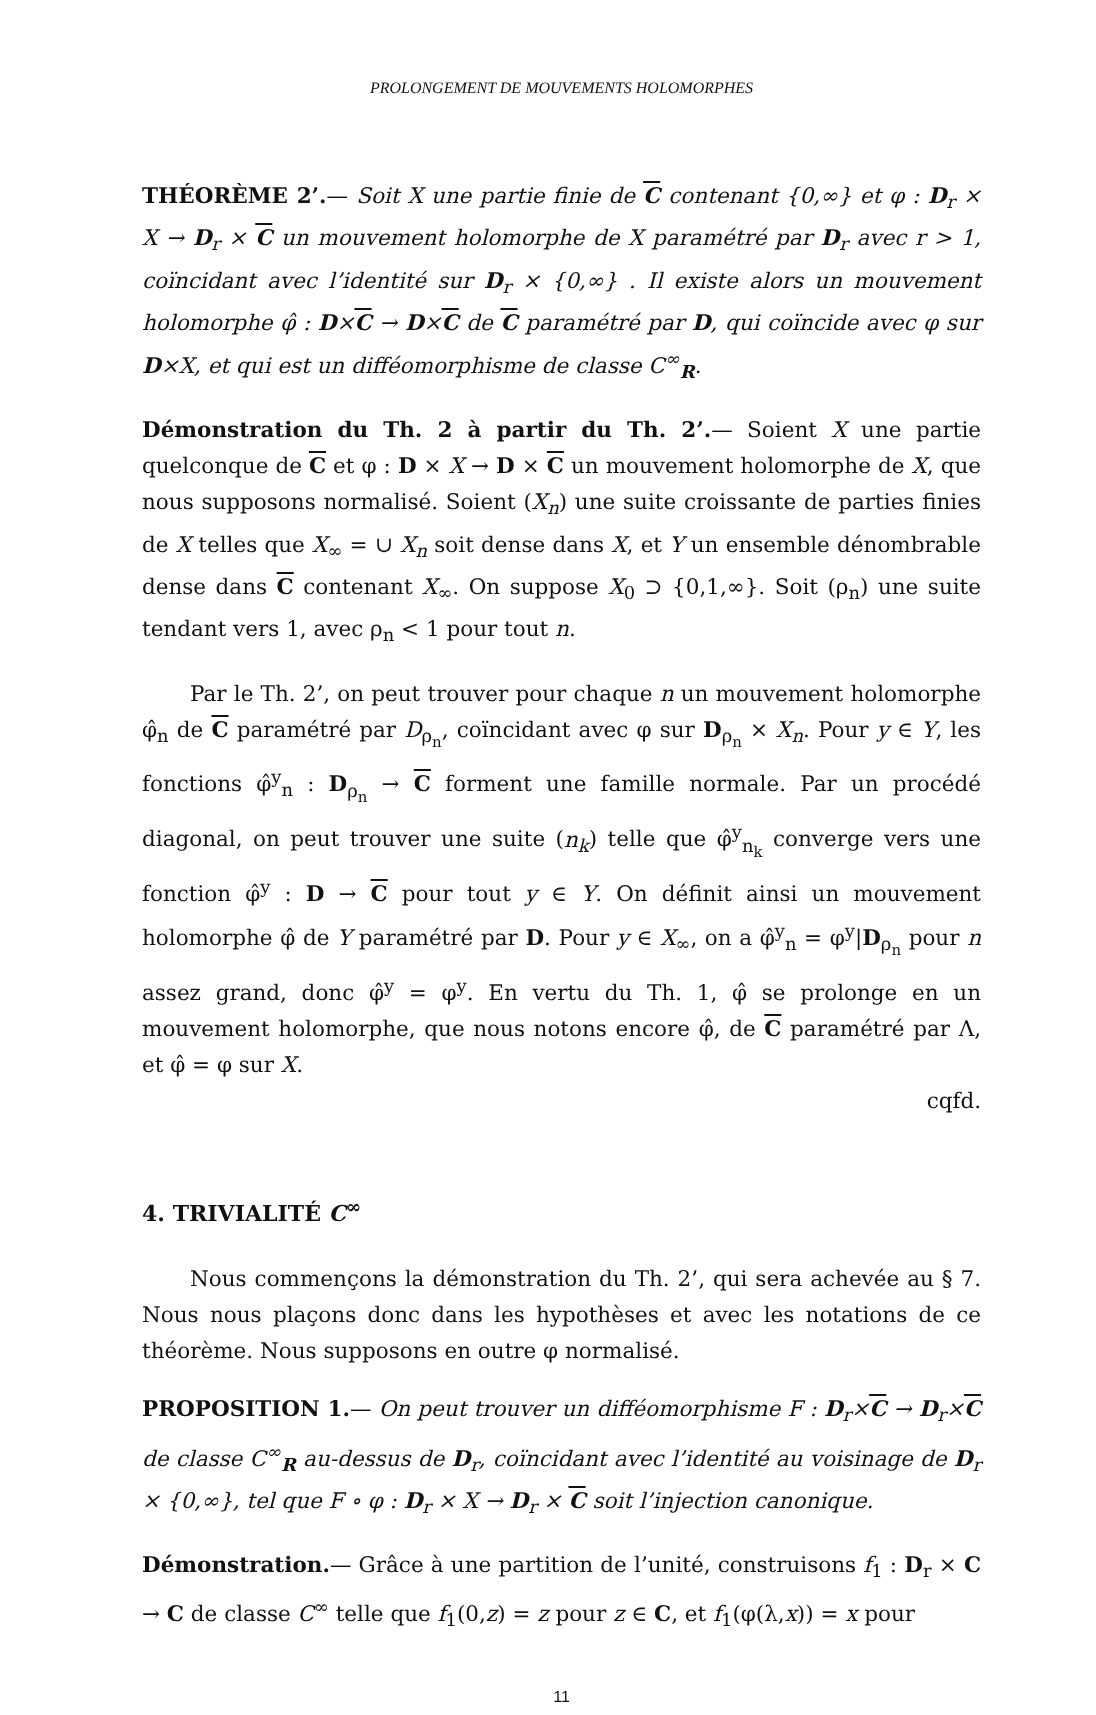PROLONGEMENT DE MOUVEMENTS HOLOMORPHES
THÉORÈME 2’.— Soit X une partie finie de C contenant {0,∞} et φ : D<sub>r</sub> × X → D<sub>r</sub> × C un mouvement holomorphe de X paramétré par D<sub>r</sub> avec r > 1, coïncidant avec l’identité sur D<sub>r</sub> × {0,∞} . Il existe alors un mouvement holomorphe φ̂ : D×C → D×C de C paramétré par D, qui coïncide avec φ sur D×X, et qui est un difféomorphisme de classe C<sup>∞</sup><sub>R</sub>.
Démonstration du Th. 2 à partir du Th. 2’.— Soient X une partie quelconque de C et φ : D × X → D × C un mouvement holomorphe de X, que nous supposons normalisé. Soient (X<sub>n</sub>) une suite croissante de parties finies de X telles que X<sub>∞</sub> = ∪ X<sub>n</sub> soit dense dans X, et Y un ensemble dénombrable dense dans C contenant X<sub>∞</sub>. On suppose X<sub>0</sub> ⊃ {0,1,∞}. Soit (ρ<sub>n</sub>) une suite tendant vers 1, avec ρ<sub>n</sub> < 1 pour tout n.
Par le Th. 2’, on peut trouver pour chaque n un mouvement holomorphe φ̂<sub>n</sub> de C paramétré par D<sub>ρ<sub>n</sub></sub>, coïncidant avec φ sur D<sub>ρ<sub>n</sub></sub> × X<sub>n</sub>. Pour y ∈ Y, les fonctions φ̂<sup>y</sup><sub>n</sub> : D<sub>ρ<sub>n</sub></sub> → C forment une famille normale. Par un procédé diagonal, on peut trouver une suite (n<sub>k</sub>) telle que φ̂<sup>y</sup><sub>n<sub>k</sub></sub> converge vers une fonction φ̂<sup>y</sup> : D → C pour tout y ∈ Y. On définit ainsi un mouvement holomorphe φ̂ de Y paramétré par D. Pour y ∈ X<sub>∞</sub>, on a φ̂<sup>y</sup><sub>n</sub> = φ<sup>y</sup>|D<sub>ρ<sub>n</sub></sub> pour n assez grand, donc φ̂<sup>y</sup> = φ<sup>y</sup>. En vertu du Th. 1, φ̂ se prolonge en un mouvement holomorphe, que nous notons encore φ̂, de C paramétré par Λ, et φ̂ = φ sur X.
cqfd.
4. TRIVIALITÉ C<sup>∞</sup>
Nous commençons la démonstration du Th. 2’, qui sera achevée au § 7. Nous nous plaçons donc dans les hypothèses et avec les notations de ce théorème. Nous supposons en outre φ normalisé.
PROPOSITION 1.— On peut trouver un difféomorphisme F : D<sub>r</sub>×C → D<sub>r</sub>×C de classe C<sup>∞</sup><sub>R</sub> au-dessus de D<sub>r</sub>, coïncidant avec l’identité au voisinage de D<sub>r</sub> × {0,∞}, tel que F ∘ φ : D<sub>r</sub> × X → D<sub>r</sub> × C soit l’injection canonique.
Démonstration.— Grâce à une partition de l’unité, construisons f<sub>1</sub> : D<sub>r</sub> × C → C de classe C<sup>∞</sup> telle que f<sub>1</sub>(0,z) = z pour z ∈ C, et f<sub>1</sub>(φ(λ,x)) = x pour
11